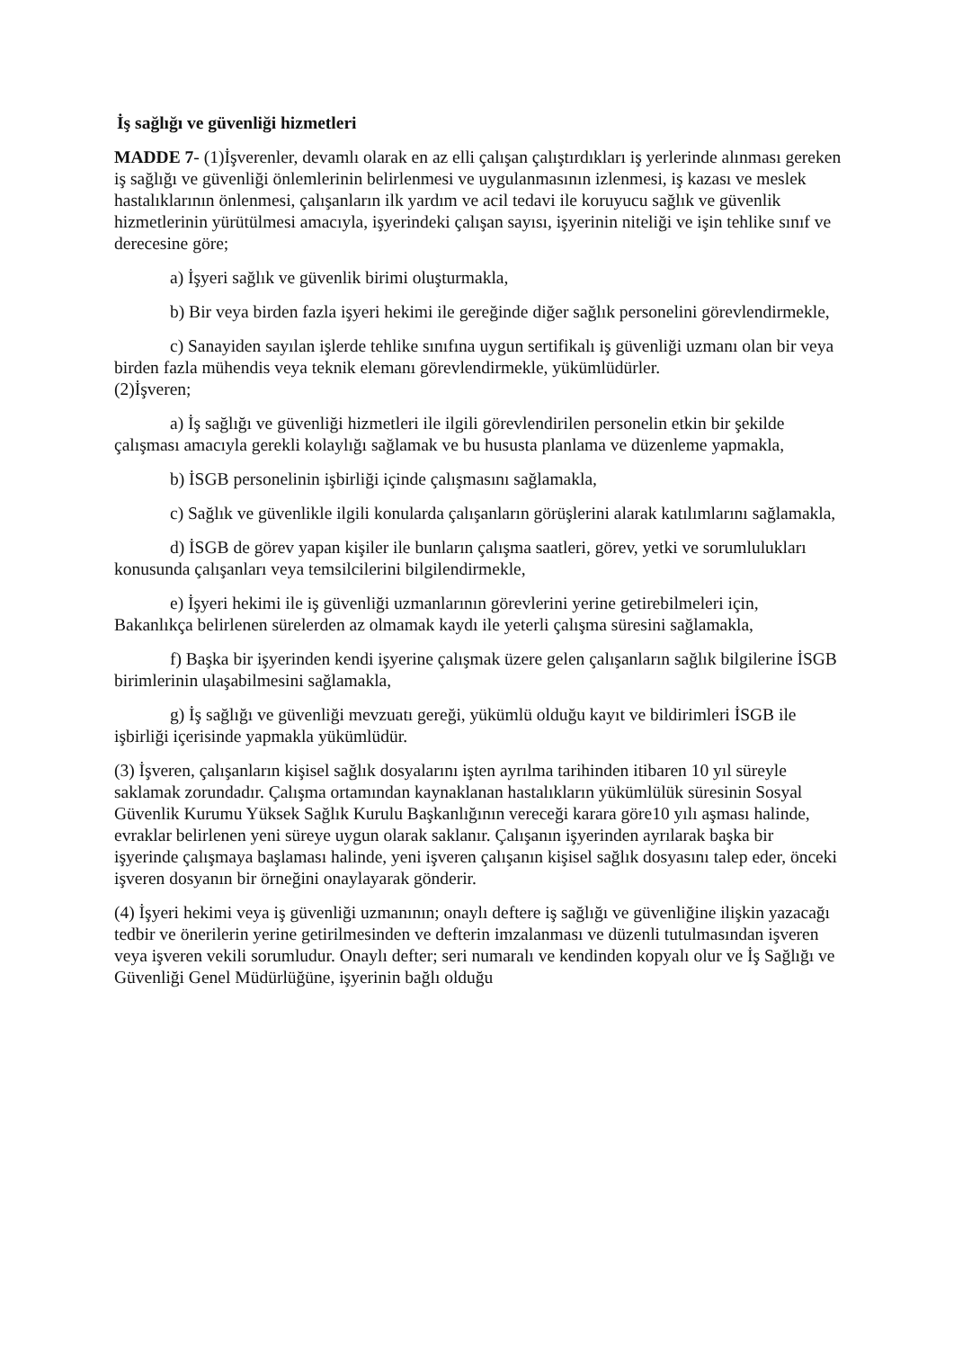İş sağlığı ve güvenliği hizmetleri
MADDE 7- (1)İşverenler, devamlı olarak en az elli çalışan çalıştırdıkları iş yerlerinde alınması gereken iş sağlığı ve güvenliği önlemlerinin belirlenmesi ve uygulanmasının izlenmesi, iş kazası ve meslek hastalıklarının önlenmesi, çalışanların ilk yardım ve acil tedavi ile koruyucu sağlık ve güvenlik hizmetlerinin yürütülmesi amacıyla, işyerindeki çalışan sayısı, işyerinin niteliği ve işin tehlike sınıf ve derecesine göre;
a) İşyeri sağlık ve güvenlik birimi oluşturmakla,
b) Bir veya birden fazla işyeri hekimi ile gereğinde diğer sağlık personelini görevlendirmekle,
c) Sanayiden sayılan işlerde tehlike sınıfına uygun sertifikalı iş güvenliği uzmanı olan bir veya birden fazla mühendis veya teknik elemanı görevlendirmekle, yükümlüdürler.
(2)İşveren;
a) İş sağlığı ve güvenliği hizmetleri ile ilgili görevlendirilen personelin etkin bir şekilde çalışması amacıyla gerekli kolaylığı sağlamak ve bu hususta planlama ve düzenleme yapmakla,
b) İSGB personelinin işbirliği içinde çalışmasını sağlamakla,
c) Sağlık ve güvenlikle ilgili konularda çalışanların görüşlerini alarak katılımlarını sağlamakla,
d) İSGB de görev yapan kişiler ile bunların çalışma saatleri, görev, yetki ve sorumlulukları konusunda çalışanları veya temsilcilerini bilgilendirmekle,
e) İşyeri hekimi ile iş güvenliği uzmanlarının görevlerini yerine getirebilmeleri için, Bakanlıkça belirlenen sürelerden az olmamak kaydı ile yeterli çalışma süresini sağlamakla,
f) Başka bir işyerinden kendi işyerine çalışmak üzere gelen çalışanların sağlık bilgilerine İSGB birimlerinin ulaşabilmesini sağlamakla,
g) İş sağlığı ve güvenliği mevzuatı gereği, yükümlü olduğu kayıt ve bildirimleri İSGB ile işbirliği içerisinde yapmakla yükümlüdür.
(3) İşveren, çalışanların kişisel sağlık dosyalarını işten ayrılma tarihinden itibaren 10 yıl süreyle saklamak zorundadır. Çalışma ortamından kaynaklanan hastalıkların yükümlülük süresinin Sosyal Güvenlik Kurumu Yüksek Sağlık Kurulu Başkanlığının vereceği karara göre10 yılı aşması halinde, evraklar belirlenen yeni süreye uygun olarak saklanır. Çalışanın işyerinden ayrılarak başka bir işyerinde çalışmaya başlaması halinde, yeni işveren çalışanın kişisel sağlık dosyasını talep eder, önceki işveren dosyanın bir örneğini onaylayarak gönderir.
(4) İşyeri hekimi veya iş güvenliği uzmanının; onaylı deftere iş sağlığı ve güvenliğine ilişkin yazacağı tedbir ve önerilerin yerine getirilmesinden ve defterin imzalanması ve düzenli tutulmasından işveren veya işveren vekili sorumludur. Onaylı defter; seri numaralı ve kendinden kopyalı olur ve İş Sağlığı ve Güvenliği Genel Müdürlüğüne, işyerinin bağlı olduğu